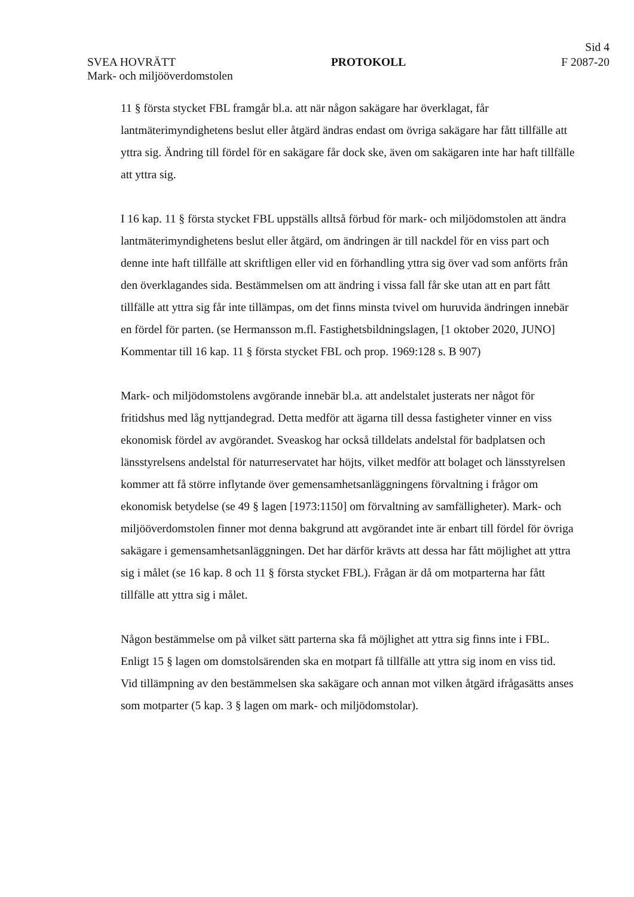Sid 4
SVEA HOVRÄTT PROTOKOLL F 2087-20
Mark- och miljööverdomstolen
11 § första stycket FBL framgår bl.a. att när någon sakägare har överklagat, får lantmäterimyndighetens beslut eller åtgärd ändras endast om övriga sakägare har fått tillfälle att yttra sig. Ändring till fördel för en sakägare får dock ske, även om sakägaren inte har haft tillfälle att yttra sig.
I 16 kap. 11 § första stycket FBL uppställs alltså förbud för mark- och miljödomstolen att ändra lantmäterimyndighetens beslut eller åtgärd, om ändringen är till nackdel för en viss part och denne inte haft tillfälle att skriftligen eller vid en förhandling yttra sig över vad som anförts från den överklagandes sida. Bestämmelsen om att ändring i vissa fall får ske utan att en part fått tillfälle att yttra sig får inte tillämpas, om det finns minsta tvivel om huruvida ändringen innebär en fördel för parten. (se Hermansson m.fl. Fastighetsbildningslagen, [1 oktober 2020, JUNO] Kommentar till 16 kap. 11 § första stycket FBL och prop. 1969:128 s. B 907)
Mark- och miljödomstolens avgörande innebär bl.a. att andelstalet justerats ner något för fritidshus med låg nyttjandegrad. Detta medför att ägarna till dessa fastigheter vinner en viss ekonomisk fördel av avgörandet. Sveaskog har också tilldelats andelstal för badplatsen och länsstyrelsens andelstal för naturreservatet har höjts, vilket medför att bolaget och länsstyrelsen kommer att få större inflytande över gemensamhetsanläggningens förvaltning i frågor om ekonomisk betydelse (se 49 § lagen [1973:1150] om förvaltning av samfälligheter). Mark- och miljööverdomstolen finner mot denna bakgrund att avgörandet inte är enbart till fördel för övriga sakägare i gemensamhetsanläggningen. Det har därför krävts att dessa har fått möjlighet att yttra sig i målet (se 16 kap. 8 och 11 § första stycket FBL). Frågan är då om motparterna har fått tillfälle att yttra sig i målet.
Någon bestämmelse om på vilket sätt parterna ska få möjlighet att yttra sig finns inte i FBL. Enligt 15 § lagen om domstolsärenden ska en motpart få tillfälle att yttra sig inom en viss tid. Vid tillämpning av den bestämmelsen ska sakägare och annan mot vilken åtgärd ifrågasätts anses som motparter (5 kap. 3 § lagen om mark- och miljödomstolar).